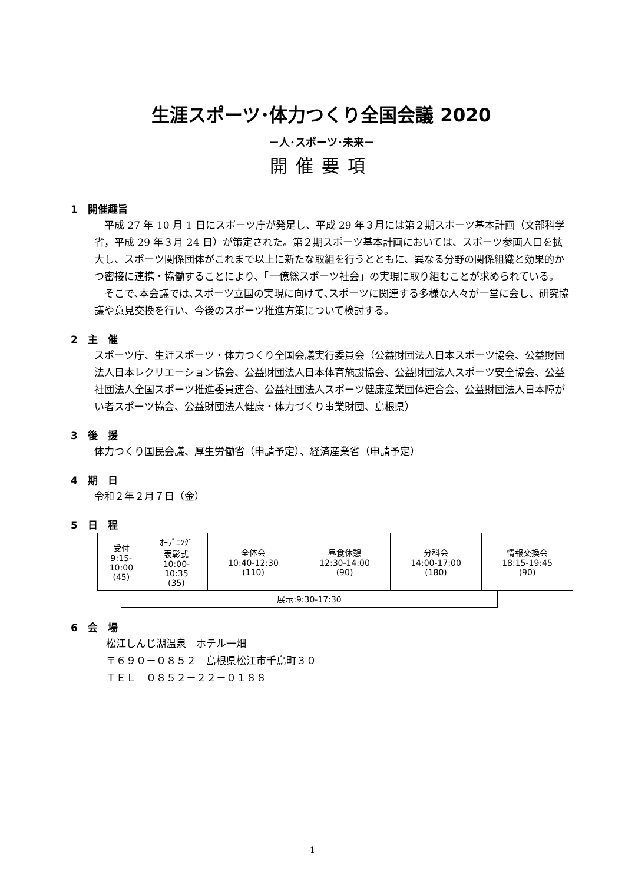生涯スポーツ･体力つくり全国会議 2020
－人･スポーツ･未来－
開催要項
1　開催趣旨
　平成 27 年 10 月 1 日にスポーツ庁が発足し、平成 29 年３月には第２期スポーツ基本計画（文部科学省，平成 29 年３月 24 日）が策定された。第２期スポーツ基本計画においては、スポーツ参画人口を拡大し、スポーツ関係団体がこれまで以上に新たな取組を行うとともに、異なる分野の関係組織と効果的かつ密接に連携・協働することにより、「一億総スポーツ社会」の実現に取り組むことが求められている。
　そこで､本会議では､スポーツ立国の実現に向けて､スポーツに関連する多様な人々が一堂に会し、研究協議や意見交換を行い、今後のスポーツ推進方策について検討する。
2　主　催
スポーツ庁、生涯スポーツ・体力つくり全国会議実行委員会（公益財団法人日本スポーツ協会、公益財団法人日本レクリエーション協会、公益財団法人日本体育施設協会、公益財団法人スポーツ安全協会、公益社団法人全国スポーツ推進委員連合、公益社団法人スポーツ健康産業団体連合会、公益財団法人日本障がい者スポーツ協会、公益財団法人健康・体力づくり事業財団、島根県）
3　後　援
体力つくり国民会議、厚生労働省（申請予定）、経済産業省（申請予定）
4　期　日
令和２年２月７日（金）
5　日　程
| 受付 9:15- 10:00 (45) | ｵｰﾌﾟﾆﾝｸﾞ 表彰式 10:00- 10:35 (35) | 全体会 10:40-12:30 (110) | 昼食休憩 12:30-14:00 (90) | 分科会 14:00-17:00 (180) | 情報交換会 18:15-19:45 (90) |
展示:9:30-17:30
6　会　場
松江しんじ湖温泉　ホテル一畑
〒６９０－０８５２　島根県松江市千鳥町３０
ＴＥＬ　０８５２－２２－０１８８
1